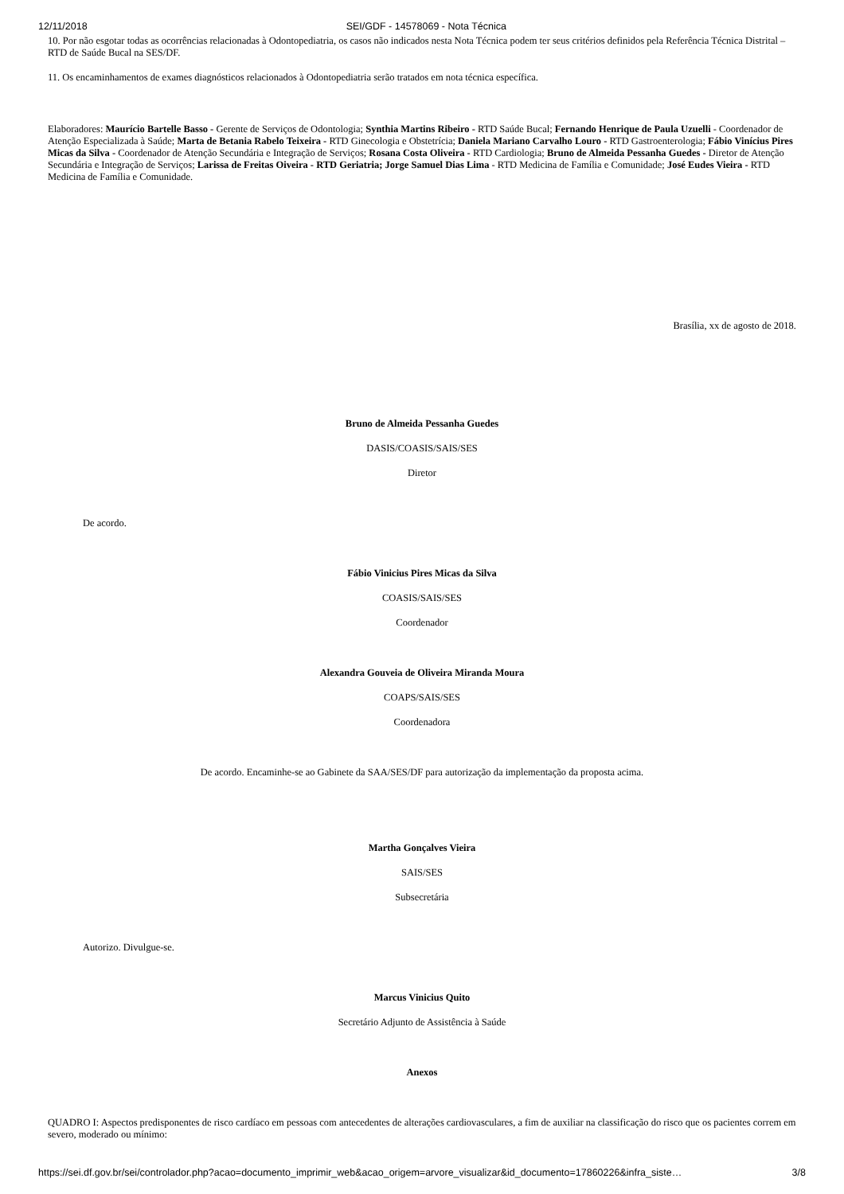12/11/2018 SEI/GDF - 14578069 - Nota Técnica
10. Por não esgotar todas as ocorrências relacionadas à Odontopediatria, os casos não indicados nesta Nota Técnica podem ter seus critérios definidos pela Referência Técnica Distrital – RTD de Saúde Bucal na SES/DF.
11. Os encaminhamentos de exames diagnósticos relacionados à Odontopediatria serão tratados em nota técnica específica.
Elaboradores: Maurício Bartelle Basso - Gerente de Serviços de Odontologia; Synthia Martins Ribeiro - RTD Saúde Bucal; Fernando Henrique de Paula Uzuelli - Coordenador de Atenção Especializada à Saúde; Marta de Betania Rabelo Teixeira - RTD Ginecologia e Obstetrícia; Daniela Mariano Carvalho Louro - RTD Gastroenterologia; Fábio Vinícius Pires Micas da Silva - Coordenador de Atenção Secundária e Integração de Serviços; Rosana Costa Oliveira - RTD Cardiologia; Bruno de Almeida Pessanha Guedes - Diretor de Atenção Secundária e Integração de Serviços; Larissa de Freitas Oiveira - RTD Geriatria; Jorge Samuel Dias Lima - RTD Medicina de Família e Comunidade; José Eudes Vieira - RTD Medicina de Família e Comunidade.
Brasília, xx de agosto de 2018.
Bruno de Almeida Pessanha Guedes
DASIS/COASIS/SAIS/SES
Diretor
De acordo.
Fábio Vinicius Pires Micas da Silva
COASIS/SAIS/SES
Coordenador
Alexandra Gouveia de Oliveira Miranda Moura
COAPS/SAIS/SES
Coordenadora
De acordo. Encaminhe-se ao Gabinete da SAA/SES/DF para autorização da implementação da proposta acima.
Martha Gonçalves Vieira
SAIS/SES
Subsecretária
Autorizo. Divulgue-se.
Marcus Vinicius Quito
Secretário Adjunto de Assistência à Saúde
Anexos
QUADRO I: Aspectos predisponentes de risco cardíaco em pessoas com antecedentes de alterações cardiovasculares, a fim de auxiliar na classificação do risco que os pacientes correm em severo, moderado ou mínimo:
https://sei.df.gov.br/sei/controlador.php?acao=documento_imprimir_web&acao_origem=arvore_visualizar&id_documento=17860226&infra_siste… 3/8